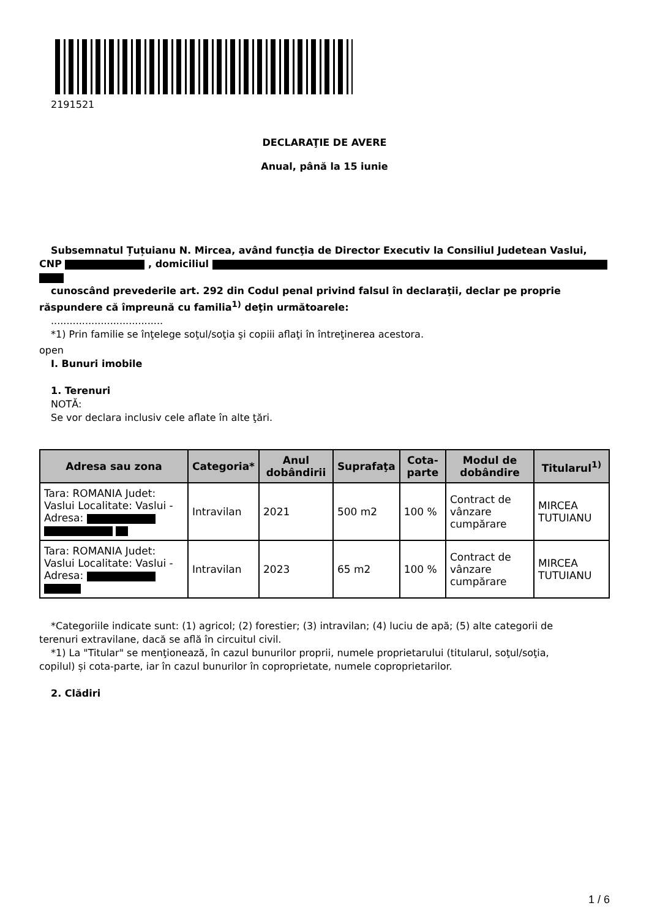2191521
DECLARAŢIE DE AVERE
Anual, până la 15 iunie
Subsemnatul Țuțuianu N. Mircea, având funcţia de Director Executiv la Consiliul Judetean Vaslui,
CNP , domiciliul
cunoscând prevederile art. 292 din Codul penal privind falsul în declaraţii, declar pe proprie
răspundere că împreună cu familia<sup>1)</sup> deţin următoarele:
....................................
*1) Prin familie se înţelege soţul/soţia şi copiii aflaţi în întreţinerea acestora.
open
I. Bunuri imobile
1. Terenuri
NOTĂ:
Se vor declara inclusiv cele aflate în alte ţări.
| Adresa sau zona | Categoria* | Anul dobândirii | Suprafaţa | Cota-parte | Modul de dobândire | Titularul<sup>1)</sup> |
| --- | --- | --- | --- | --- | --- | --- |
| Tara: ROMANIA Judet: Vaslui Localitate: Vaslui - Adresa: | Intravilan | 2021 | 500 m2 | 100 % | Contract de vânzare cumpărare | MIRCEA TUTUIANU |
| Tara: ROMANIA Judet: Vaslui Localitate: Vaslui - Adresa: | Intravilan | 2023 | 65 m2 | 100 % | Contract de vânzare cumpărare | MIRCEA TUTUIANU |
*Categoriile indicate sunt: (1) agricol; (2) forestier; (3) intravilan; (4) luciu de apă; (5) alte categorii de
terenuri extravilane, dacă se află în circuitul civil.
*1) La "Titular" se menţionează, în cazul bunurilor proprii, numele proprietarului (titularul, soţul/soţia,
copilul) și cota-parte, iar în cazul bunurilor în coproprietate, numele coproprietarilor.
2. Clădiri
1 / 6